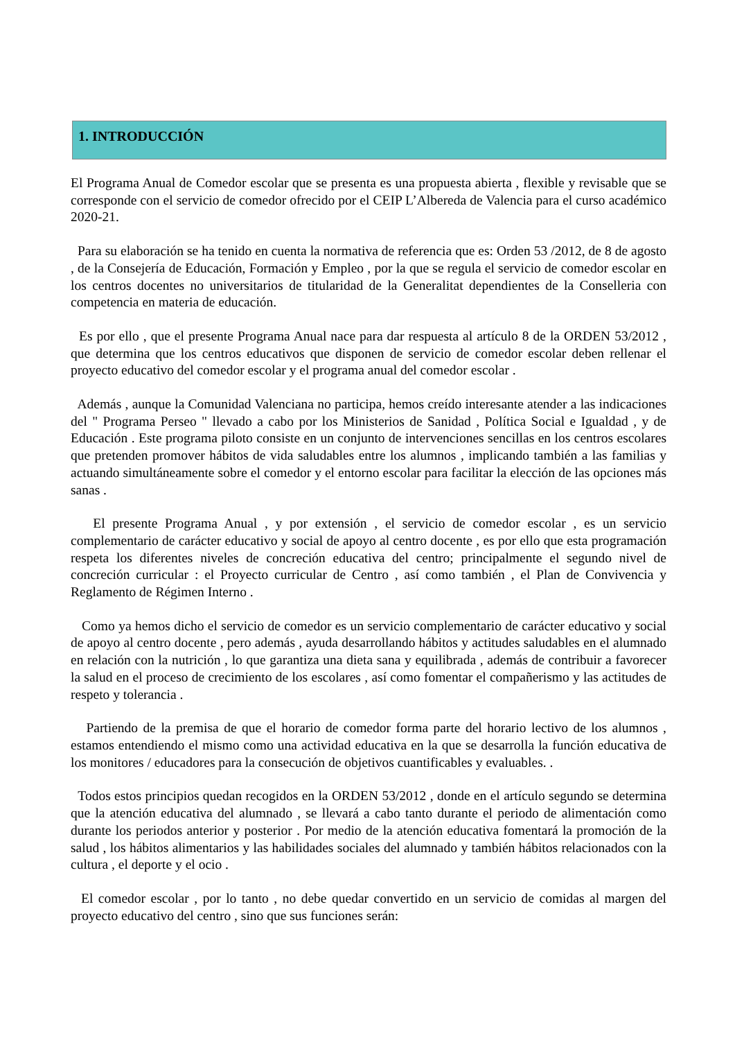1. INTRODUCCIÓN
El Programa Anual de Comedor escolar que se presenta es una propuesta abierta , flexible y revisable que se corresponde con el servicio de comedor ofrecido por el CEIP L’Albereda de Valencia para el curso académico 2020-21.
Para su elaboración se ha tenido en cuenta la normativa de referencia que es: Orden 53 /2012, de 8 de agosto , de la Consejería de Educación, Formación y Empleo , por la que se regula el servicio de comedor escolar en los centros docentes no universitarios de titularidad de la Generalitat dependientes de la Conselleria con competencia en materia de educación.
Es por ello , que el presente Programa Anual nace para dar respuesta al artículo 8 de la ORDEN 53/2012 , que determina que los centros educativos que disponen de servicio de comedor escolar deben rellenar el proyecto educativo del comedor escolar y el programa anual del comedor escolar .
Además , aunque la Comunidad Valenciana no participa, hemos creído interesante atender a las indicaciones del " Programa Perseo " llevado a cabo por los Ministerios de Sanidad , Política Social e Igualdad , y de Educación . Este programa piloto consiste en un conjunto de intervenciones sencillas en los centros escolares que pretenden promover hábitos de vida saludables entre los alumnos , implicando también a las familias y actuando simultáneamente sobre el comedor y el entorno escolar para facilitar la elección de las opciones más sanas .
El presente Programa Anual , y por extensión , el servicio de comedor escolar , es un servicio complementario de carácter educativo y social de apoyo al centro docente , es por ello que esta programación respeta los diferentes niveles de concreción educativa del centro; principalmente el segundo nivel de concreción curricular : el Proyecto curricular de Centro , así como también , el Plan de Convivencia y Reglamento de Régimen Interno .
Como ya hemos dicho el servicio de comedor es un servicio complementario de carácter educativo y social de apoyo al centro docente , pero además , ayuda desarrollando hábitos y actitudes saludables en el alumnado en relación con la nutrición , lo que garantiza una dieta sana y equilibrada , además de contribuir a favorecer la salud en el proceso de crecimiento de los escolares , así como fomentar el compañerismo y las actitudes de respeto y tolerancia .
Partiendo de la premisa de que el horario de comedor forma parte del horario lectivo de los alumnos , estamos entendiendo el mismo como una actividad educativa en la que se desarrolla la función educativa de los monitores / educadores para la consecución de objetivos cuantificables y evaluables. .
Todos estos principios quedan recogidos en la ORDEN 53/2012 , donde en el artículo segundo se determina que la atención educativa del alumnado , se llevará a cabo tanto durante el periodo de alimentación como durante los periodos anterior y posterior . Por medio de la atención educativa fomentará la promoción de la salud , los hábitos alimentarios y las habilidades sociales del alumnado y también hábitos relacionados con la cultura , el deporte y el ocio .
El comedor escolar , por lo tanto , no debe quedar convertido en un servicio de comidas al margen del proyecto educativo del centro , sino que sus funciones serán: